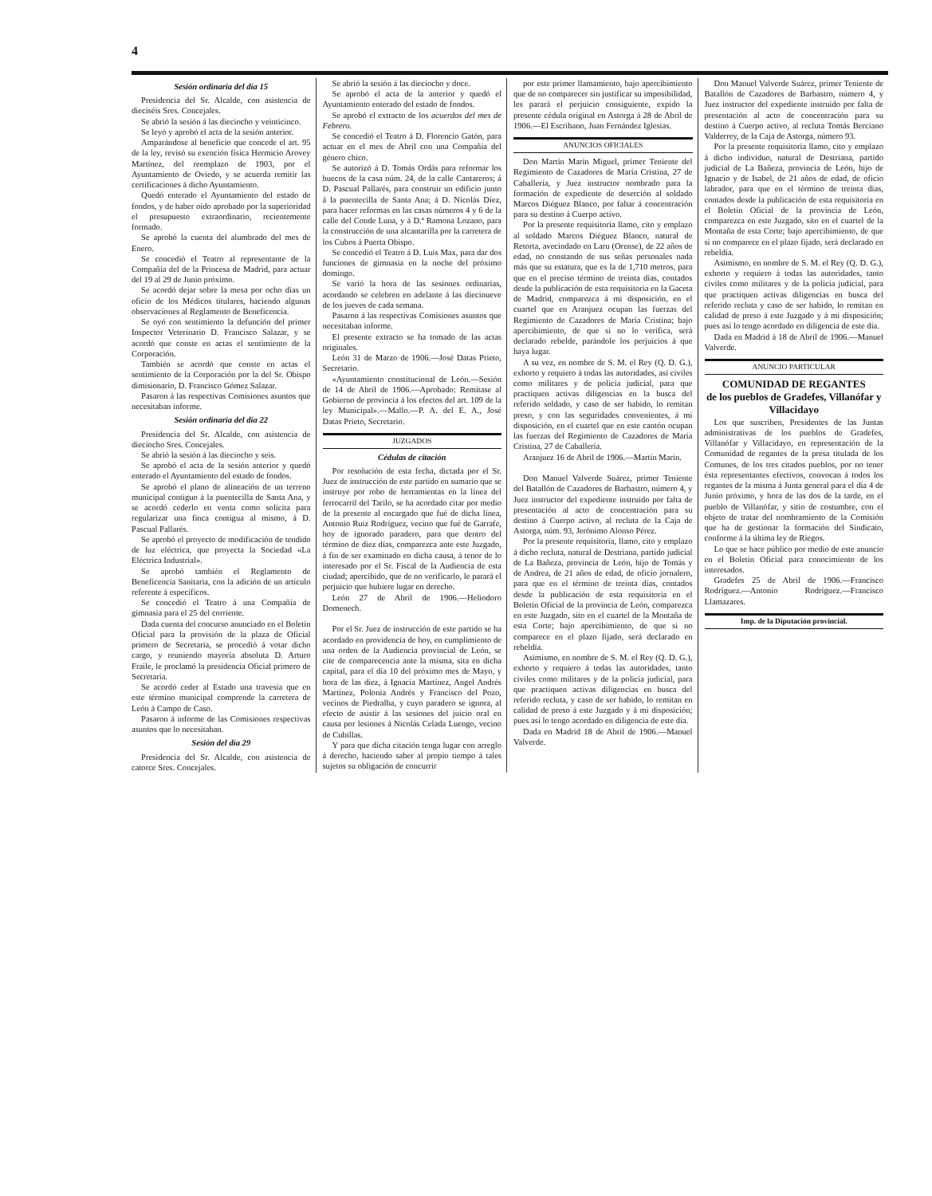4
Sesión ordinaria del día 15
Presidencia del Sr. Alcalde, con asistencia de dieciséis Sres. Concejales.
Se abrió la sesión á las dieciocho y veinticinco.
Se leyó y aprobó el acta de la sesión anterior.
Amparándose al beneficio que concede el art. 95 de la ley, revisó su exención física Hermicio Arovey Martínez, del reemplazo de 1903, por el Ayuntamiento de Oviedo, y se acuerda remitir las certificaciones á dicho Ayuntamiento.
Quedó enterado el Ayuntamiento del estado de fondos, y de haber oído aprobado por la superioridad el presupuesto extraordinario, recientemente formado.
Se aprobó la cuenta del alumbrado del mes de Enero.
Se concedió el Teatro al representante de la Compañía del de la Princesa de Madrid, para actuar del 19 al 29 de Junio próximo.
Se acordó dejar sobre la mesa por ocho días un oficio de los Médicos titulares, haciendo algunas observaciones al Reglamento de Beneficencia.
Se oyó con sentimiento la defunción del primer Inspector Veterinario D. Francisco Salazar, y se acordó que conste en actas el sentimiento de la Corporación.
También se acordó que conste en actas el sentimiento de la Corporación por la del Sr. Obispo dimisionario, D. Francisco Gómez Salazar.
Pasaron á las respectivas Comisiones asuntos que necesitaban informe.
Sesión ordinaria del día 22
Presidencia del Sr. Alcalde, con asistencia de dieciocho Sres. Concejales.
Se abrió la sesión á las dieciocho y seis.
Se aprobó el acta de la sesión anterior y quedó enterado el Ayuntamiento del estado de fondos.
Se aprobó el plano de alineación de un terreno municipal contiguo á la puentecilla de Santa Ana, y se acordó cederlo en venta como solicita para regularizar una finca contigua al mismo, á D. Pascual Pallarés.
Se aprobó el proyecto de modificación de tendido de luz eléctrica, que proyecta la Sociedad «La Eléctrica Industrial».
Se aprobó también el Reglamento de Beneficencia Sanitaria, con la adición de un artículo referente á específicos.
Se concedió el Teatro á una Compañía de gimnasia para el 25 del corriente.
Dada cuenta del concurso anunciado en el Boletín Oficial para la provisión de la plaza de Oficial primero de Secretaría, se procedió á votar dicho cargo, y reuniendo mayoría absoluta D. Arturo Fraile, le proclamó la presidencia Oficial primero de Secretaría.
Se acordó ceder al Estado una travesía que en este término municipal comprende la carretera de León á Campo de Caso.
Pasaron á informe de las Comisiones respectivas asuntos que lo necesitaban.
Sesión del día 29
Presidencia del Sr. Alcalde, con asistencia de catorce Sres. Concejales.
Se abrió la sesión á las dieciocho y doce.
Se aprobó el acta de la anterior y quedó el Ayuntamiento enterado del estado de fondos.
Se aprobó el extracto de los acuerdos del mes de Febrero.
Se concedió el Teatro á D. Florencio Gatón, para actuar en el mes de Abril con una Compañía del género chico.
Se autorizó á D. Tomás Ordás para reformar los huecos de la casa núm. 24, de la calle Cantareros; á D. Pascual Pallarés, para construir un edificio junto á la puentecilla de Santa Ana; á D. Nicolás Díez, para hacer reformas en las casas números 4 y 6 de la calle del Conde Luna, y á D.ª Ramona Lozano, para la construcción de una alcantarilla por la carretera de los Cubos á Puerta Obispo.
Se concedió el Teatro á D. Luis Max, para dar dos funciones de gimnasia en la noche del próximo domingo.
Se varió la hora de las sesiones ordinarias, acordando se celebren en adelante á las diecinueve de los jueves de cada semana.
Pasaron á las respectivas Comisiones asuntos que necesitaban informe.
El presente extracto se ha tomado de las actas originales.
León 31 de Marzo de 1906.—José Datas Prieto, Secretario.
«Ayuntamiento constitucional de León.—Sesión de 14 de Abril de 1906.—Aprobado: Remítase al Gobierno de provincia á los efectos del art. 109 de la ley Municipal».—Mallo.—P. A. del E. A., José Datas Prieto, Secretario.
JUZGADOS
Cédulas de citación
Por resolución de esta fecha, dictada por el Sr. Juez de instrucción de este partido en sumario que se instruye por robo de herramientas en la línea del ferrocarril del Tarilo, se ha acordado citar por medio de la presente al encargado que fué de dicha línea, Antonio Ruiz Rodríguez, vecino que fué de Garrafe, hoy de ignorado paradero, para que dentro del término de diez días, comparezca ante este Juzgado, á fin de ser examinado en dicha causa, á tenor de lo interesado por el Sr. Fiscal de la Audiencia de esta ciudad; apercibido, que de no verificarlo, le parará el perjuicio que hubiere lugar en derecho.
León 27 de Abril de 1906.—Heliodoro Domenech.
Por el Sr. Juez de instrucción de este partido se ha acordado en providencia de hoy, en cumplimiento de una orden de la Audiencia provincial de León, se cite de comparecencia ante la misma, sita en dicha capital, para el día 10 del próximo mes de Mayo, y hora de las diez, á Ignacia Martínez, Angel Andrés Martínez, Polonia Andrés y Francisco del Pozo, vecinos de Piedralba, y cuyo paradero se ignora, al efecto de asistir á las sesiones del juicio oral en causa por lesiones á Nicolás Celada Luengo, vecino de Cubillas.
Y para que dicha citación tenga lugar con arreglo á derecho, haciendo saber al propio tiempo á tales sujetos su obligación de concurrir
por este primer llamamiento, bajo apercibimiento que de no comparecer sin justificar su imposibilidad, les parará el perjuicio consiguiente, expido la presente cédula original en Astorga á 28 de Abril de 1906.—El Escribano, Juan Fernández Iglesias.
ANUNCIOS OFICIALES
Don Martín Marín Miguel, primer Teniente del Regimiento de Cazadores de María Cristina, 27 de Caballería, y Juez instructor nombrado para la formación de expediente de deserción al soldado Marcos Diéguez Blanco, por faltar á concentración para su destino á Cuerpo activo.
Por la presente requisitoria llamo, cito y emplazo al soldado Marcos Diéguez Blanco, natural de Retorta, avecindado en Laru (Orense), de 22 años de edad, no constando de sus señas personales nada más que su estatura, que es la de 1,710 metros, para que en el preciso término de treinta días, contados desde la publicación de esta requisitoria en la Gaceta de Madrid, comparezca á mi disposición, en el cuartel que en Aranjuez ocupan las fuerzas del Regimiento de Cazadores de María Cristina; bajo apercibimiento, de que si no lo verifica, será declarado rebelde, parándole los perjuicios á que haya lugar.
A su vez, en nombre de S. M. el Rey (Q. D. G.), exhorto y requiero á todas las autoridades, así civiles como militares y de policía judicial, para que practiquen activas diligencias en la busca del referido soldado, y caso de ser habido, lo remitan preso, y con las seguridades convenientes, á mi disposición, en el cuartel que en este cantón ocupan las fuerzas del Regimiento de Cazadores de María Cristina, 27 de Caballería.
Aranjuez 16 de Abril de 1906.—Martín Marín.
Don Manuel Valverde Suárez, primer Teniente del Batallón de Cazadores de Barbastro, número 4, y Juez instructor del expediente instruido por falta de presentación al acto de concentración para su destino á Cuerpo activo, al recluta de la Caja de Astorga, núm. 93, Jerónimo Alonso Pérez.
Por la presente requisitoria, llamo, cito y emplazo á dicho recluta, natural de Destriana, partido judicial de La Bañeza, provincia de León, hijo de Tomás y de Andrea, de 21 años de edad, de oficio jornalero, para que en el término de treinta días, contados desde la publicación de esta requisitoria en el Boletín Oficial de la provincia de León, comparezca en este Juzgado, sito en el cuartel de la Montaña de esta Corte; bajo apercibimiento, de que si no comparece en el plazo fijado, será declarado en rebeldía.
Asimismo, en nombre de S. M. el Rey (Q. D. G.), exhorto y requiero á todas las autoridades, tanto civiles como militares y de la policía judicial, para que practiquen activas diligencias en busca del referido recluta, y caso de ser habido, lo remitan en calidad de preso á este Juzgado y á mi disposición; pues así lo tengo acordado en diligencia de este día.
Dada en Madrid 18 de Abril de 1906.—Manuel Valverde.
Don Manuel Valverde Suárez, primer Teniente de Batallón de Cazadores de Barbastro, número 4, y Juez instructor del expediente instruido por falta de presentación al acto de concentración para su destino á Cuerpo activo, al recluta Tomás Berciano Valderrey, de la Caja de Astorga, número 93.
Por la presente requisitoria llamo, cito y emplazo á dicho individuo, natural de Destriana, partido judicial de La Bañeza, provincia de León, hijo de Ignacio y de Isabel, de 21 años de edad, de oficio labrador, para que en el término de treinta días, contados desde la publicación de esta requisitoria en el Boletín Oficial de la provincia de León, comparezca en este Juzgado, sito en el cuartel de la Montaña de esta Corte; bajo apercibimiento, de que si no comparece en el plazo fijado, será declarado en rebeldía.
Asimismo, en nombre de S. M. el Rey (Q. D. G.), exhorto y requiero á todas las autoridades, tanto civiles como militares y de la policía judicial, para que practiquen activas diligencias en busca del referido recluta y caso de ser habido, lo remitan en calidad de preso á este Juzgado y á mi disposición; pues así lo tengo acordado en diligencia de este día.
Dada en Madrid á 18 de Abril de 1906.—Manuel Valverde.
ANUNCIO PARTICULAR
COMUNIDAD DE REGANTES
de los pueblos de Gradefes, Villanófar y Villacidayo
Los que suscriben, Presidentes de las Juntas administrativas de los pueblos de Gradefes, Villanófar y Villacidayo, en representación de la Comunidad de regantes de la presa titulada de los Comunes, de los tres citados pueblos, por no tener ésta representantes efectivos, convocan á todos los regantes de la misma á Junta general para el día 4 de Junio próximo, y hora de las dos de la tarde, en el pueblo de Villanófar, y sitio de costumbre, con el objeto de tratar del nombramiento de la Comisión que ha de gestionar la formación del Sindicato, conforme á la última ley de Riegos.
Lo que se hace público por medio de este anuncio en el Boletín Oficial para conocimiento de los interesados.
Gradefes 25 de Abril de 1906.—Francisco Rodríguez.—Antonio Rodríguez.—Francisco Llamazares.
Imp. de la Diputación provincial.